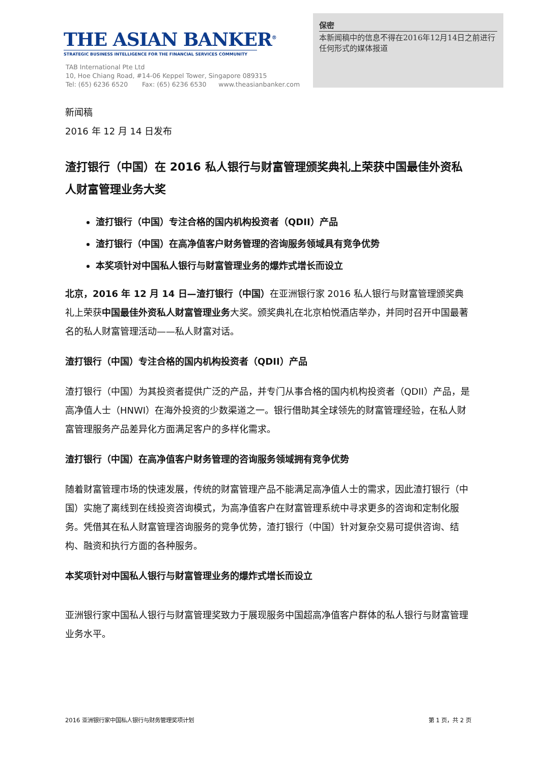THE ASIAN BANKER<sup>®</sup>
STRATEGIC BUSINESS INTELLIGENCE FOR THE FINANCIAL SERVICES COMMUNITY
TAB International Pte Ltd
10, Hoe Chiang Road, #14-06 Keppel Tower, Singapore 089315
Tel: (65) 6236 6520 Fax: (65) 6236 6530 www.theasianbanker.com
保密
本新闻稿中的信息不得在2016年12月14日之前进行任何形式的媒体报道
新闻稿
2016 年 12 月 14 日发布
渣打银行（中国）在 2016 私人银行与财富管理颁奖典礼上荣获中国最佳外资私人财富管理业务大奖
渣打银行（中国）专注合格的国内机构投资者（QDII）产品
渣打银行（中国）在高净值客户财务管理的咨询服务领域具有竞争优势
本奖项针对中国私人银行与财富管理业务的爆炸式增长而设立
北京，2016 年 12 月 14 日—渣打银行（中国）在亚洲银行家 2016 私人银行与财富管理颁奖典礼上荣获中国最佳外资私人财富管理业务大奖。颁奖典礼在北京柏悦酒店举办，并同时召开中国最著名的私人财富管理活动——私人财富对话。
渣打银行（中国）专注合格的国内机构投资者（QDII）产品
渣打银行（中国）为其投资者提供广泛的产品，并专门从事合格的国内机构投资者（QDII）产品，是高净值人士（HNWI）在海外投资的少数渠道之一。银行借助其全球领先的财富管理经验，在私人财富管理服务产品差异化方面满足客户的多样化需求。
渣打银行（中国）在高净值客户财务管理的咨询服务领域拥有竞争优势
随着财富管理市场的快速发展，传统的财富管理产品不能满足高净值人士的需求，因此渣打银行（中国）实施了离线到在线投资咨询模式，为高净值客户在财富管理系统中寻求更多的咨询和定制化服务。凭借其在私人财富管理咨询服务的竞争优势，渣打银行（中国）针对复杂交易可提供咨询、结构、融资和执行方面的各种服务。
本奖项针对中国私人银行与财富管理业务的爆炸式增长而设立
亚洲银行家中国私人银行与财富管理奖致力于展现服务中国超高净值客户群体的私人银行与财富管理业务水平。
2016 亚洲银行家中国私人银行与财务管理奖项计划 第 1 页，共 2 页